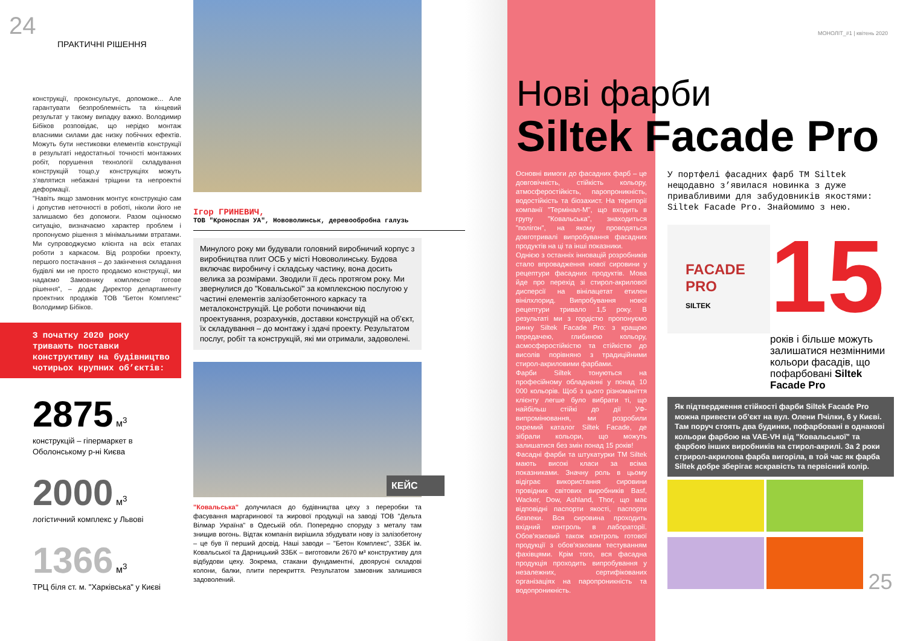24
ПРАКТИЧНІ РІШЕННЯ
конструкції, проконсультує, допоможе... Але гарантувати безпроблемність та кінцевий результат у такому випадку важко. Володимир Бібіков розповідає, що нерідко монтаж власними силами дає низку побічних ефектів. Можуть бути нестиковки елементів конструкції в результаті недостатньої точності монтажних робіт, порушення технології складування конструкцій тощо,у конструкціях можуть з’являтися небажані тріщини та непроектні деформації.
"Навіть якщо замовник монтує конструкцію сам і допустив неточності в роботі, ніколи його не залишаємо без допомоги. Разом оцінюємо ситуацію, визначаємо характер проблем і пропонуємо рішення з мінімальними втратами. Ми супроводжуємо клієнта на всіх етапах роботи з каркасом. Від розробки проекту, першого постачання – до закінчення складання будівлі ми не просто продаємо конструкції, ми надаємо Замовнику комплексне готове рішення", – додає Директор департаменту проектних продажів ТОВ "Бетон Комплекс" Володимир Бібіков.
З початку 2020 року тривають поставки конструктиву на будівництво чотирьох крупних об’єктів:
2875 м<sup>3</sup>
конструкцій – гіпермаркет в Оболонському р-ні Києва
2000 м<sup>3</sup>
логістичний комплекс у Львові
1366 м<sup>3</sup>
ТРЦ біля ст. м. "Харківська" у Києві
Ігор ГРИНЕВИЧ,
ТОВ "Кроноспан УА", Нововолинськ, деревообробна галузь
Минулого року ми будували головний виробничий корпус з виробництва плит ОСБ у місті Нововолинську. Будова включає виробничу і складську частину, вона досить велика за розмірами. Зводили її десь протягом року. Ми звернулися до "Ковальської" за комплексною послугою у частині елементів залізобетонного каркасу та металоконструкцій. Це роботи починаючи від проектування, розрахунків, доставки конструкцій на об’єкт, їх складування – до монтажу і здачі проекту. Результатом послуг, робіт та конструкцій, які ми отримали, задоволені.
КЕЙС
"Ковальська" долучилася до будівництва цеху з переробки та фасування маргаринової та жирової продукції на заводі ТОВ "Дельта Вілмар Україна" в Одеській обл. Попередню споруду з металу там знищив вогонь. Відтак компанія вирішила збудувати нову із залізобетону – це був її перший досвід. Наші заводи – "Бетон Комплекс", ЗЗБК ім. Ковальської та Дарницький ЗЗБК – виготовили 2670 м³ конструктиву для відбудови цеху. Зокрема, стакани фундаментні, двоярусні складові колони, балки, плити перекриття. Результатом замовник залишився задоволений.
Основні вимоги до фасадних фарб – це довговічність, стійкість кольору, атмосферостійкість, паропроникність, водостійкість та біозахист. На території компанії "Термінал-М", що входить в групу "Ковальська", знаходиться "полігон", на якому проводяться довготривалі випробування фасадних продуктів на ці та інші показники.
Однією з останніх інновацій розробників стало впровадження нової сировини у рецептури фасадних продуктів. Мова йде про перехід зі стирол-акрилової дисперсії на вінілацетат етилен вінілхлорид. Випробування нової рецептури тривало 1,5 року. В результаті ми з гордістю пропонуємо ринку Siltek Facade Pro: з кращою передачею, глибиною кольору, асмосферостійкістю та стійкістю до висолів порівняно з традиційними стирол-акриловими фарбами.
Фарби Siltek тонуються на професійному обладнанні у понад 10 000 кольорів. Щоб з цього різноманіття клієнту легше було вибрати ті, що найбільш стійкі до дії УФ-випромінювання, ми розробили окремий каталог Siltek Facade, де зібрали кольори, що можуть залишатися без змін понад 15 років!
Фасадні фарби та штукатурки ТМ Siltek мають високі класи за всіма показниками. Значну роль в цьому відіграє використання сировини провідних світових виробників Basf, Wacker, Dow, Ashland, Thor, що має відповідні паспорти якості, паспорти безпеки. Вся сировина проходить вхідний контроль в лабораторії. Обов’язковий також контроль готової продукції з обов’язковим тестуванням фахівцями. Крім того, вся фасадна продукція проходить випробування у незалежних, сертифікованих організаціях на паропроникність та водопроникність.
МОНОЛІТ_#1 | квітень 2020
Нові фарби
Siltek Facade Pro
У портфелі фасадних фарб ТМ Siltek нещодавно з’явилася новинка з дуже привабливими для забудовників якостями: Siltek Facade Pro. Знайомимо з нею.
FACADE PRO
SILTEK
15
років і більше можуть залишатися незмінними кольори фасадів, що пофарбовані Siltek Facade Pro
Як підтвердження стійкості фарби Siltek Facade Pro можна привести об’єкт на вул. Олени Пчілки, 6 у Києві. Там поруч стоять два будинки, пофарбовані в однакові кольори фарбою на VAE-VH від "Ковальської" та фарбою інших виробників на стирол-акрилі. За 2 роки стрирол-акрилова фарба вигоріла, в той час як фарба Siltek добре зберігає яскравість та первісний колір.
25